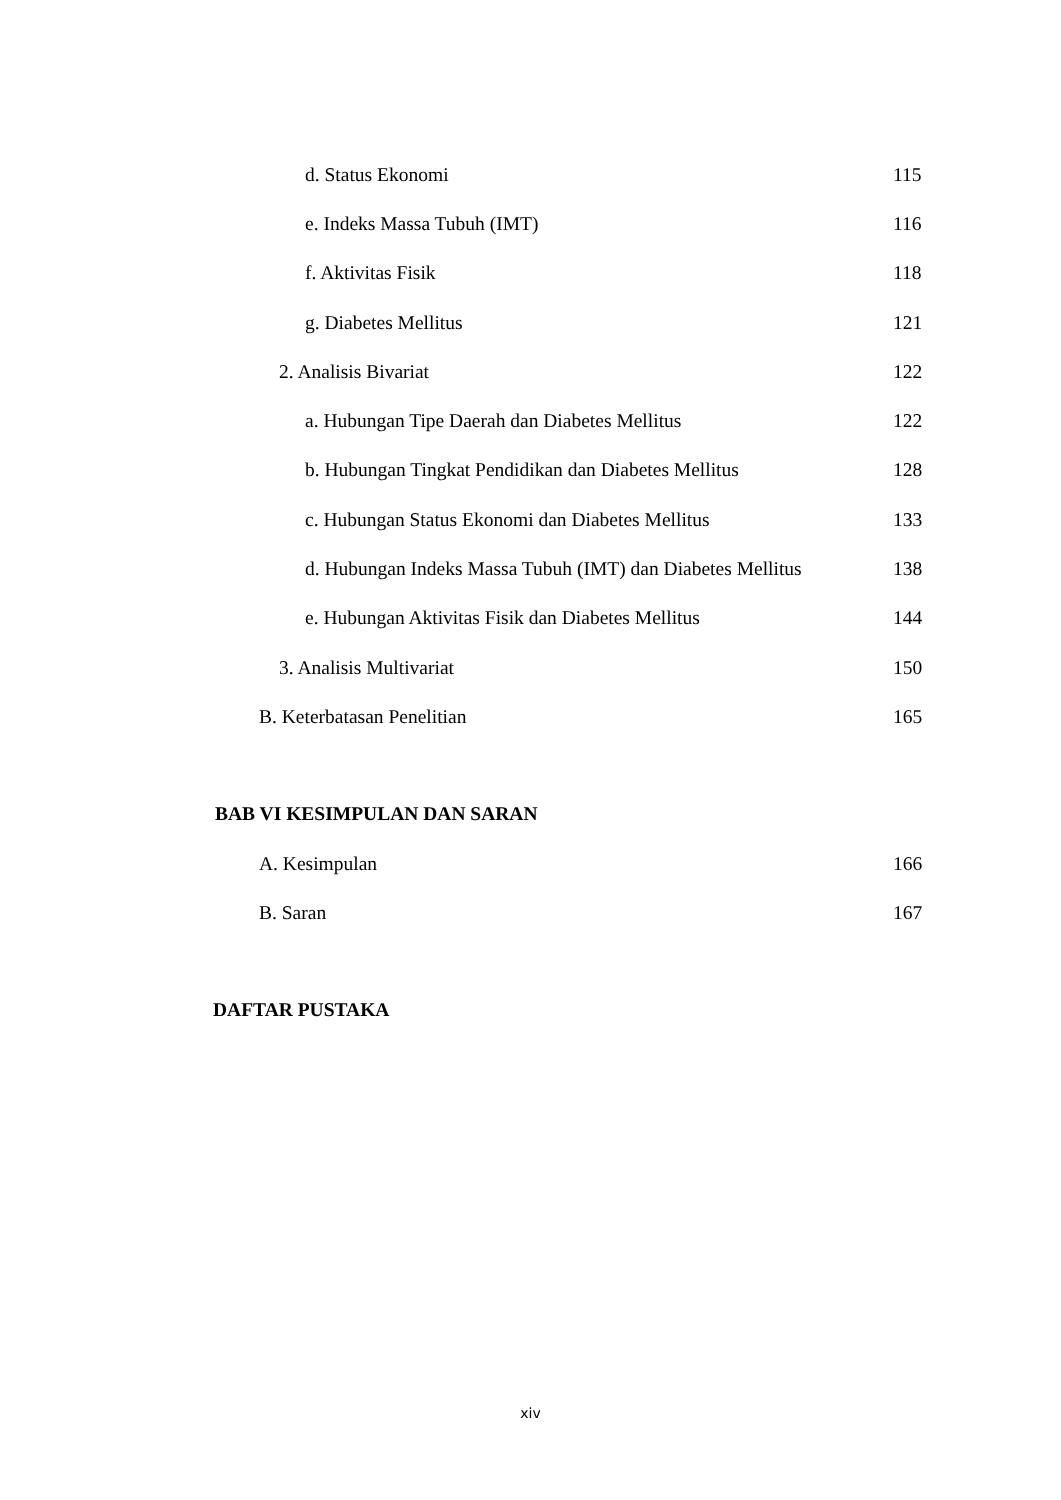d. Status Ekonomi 115
e. Indeks Massa Tubuh (IMT) 116
f. Aktivitas Fisik 118
g. Diabetes Mellitus 121
2. Analisis Bivariat 122
a. Hubungan Tipe Daerah dan Diabetes Mellitus 122
b. Hubungan Tingkat Pendidikan dan Diabetes Mellitus 128
c. Hubungan Status Ekonomi dan Diabetes Mellitus 133
d. Hubungan Indeks Massa Tubuh (IMT) dan Diabetes Mellitus 138
e. Hubungan Aktivitas Fisik dan Diabetes Mellitus 144
3. Analisis Multivariat 150
B. Keterbatasan Penelitian 165
BAB VI KESIMPULAN DAN SARAN
A. Kesimpulan 166
B. Saran 167
DAFTAR PUSTAKA
xiv